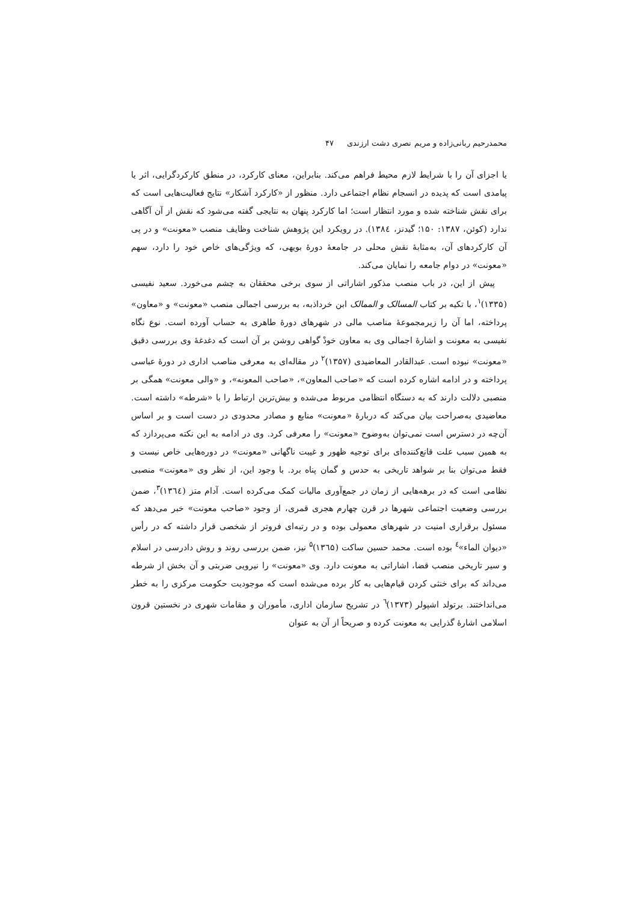محمدرحیم ربانی‌زاده و مریم نصری دشت ارزندی ۴۷
یا اجزای آن را با شرایط لازم محیط فراهم می‌کند. بنابراین، معنای کارکرد، در منطق کارکردگرایی، اثر یا پیامدی است که پدیده در انسجام نظام اجتماعی دارد. منظور از «کارکرد آشکار» نتایج فعالیت‌هایی است که برای نقش شناخته شده و مورد انتظار است؛ اما کارکرد پنهان به نتایجی گفته می‌شود که نقش از آن آگاهی ندارد (کوئن، ۱۳۸۷: ۱۵۰؛ گیدنز، ۱۳۸٤). در رویکرد این پژوهش شناخت وظایف منصب «معونت» و در پی آن کارکردهای آن، به‌مثابهٔ نقش محلی در جامعهٔ دورهٔ بویهی، که ویژگی‌های خاص خود را دارد، سهم «معونت» در دوام جامعه را نمایان می‌کند.
پیش از این، در باب منصب مذکور اشاراتی از سوی برخی محققان به چشم می‌خورد. سعید نفیسی (۱۳۳۵)<sup>۱</sup>، با تکیه بر کتاب المسالک و الممالک ابن خرداذبه، به بررسی اجمالی منصب «معونت» و «معاون» پرداخته، اما آن را زیرمجموعهٔ مناصب مالی در شهرهای دورهٔ طاهری به حساب آورده است. نوع نگاه نفیسی به معونت و اشارهٔ اجمالی وی به معاون خودْ گواهی روشن بر آن است که دغدغهٔ وی بررسی دقیق «معونت» نبوده است. عبدالقادر المعاضیدی (۱۳۵۷)<sup>۲</sup> در مقاله‌ای به معرفی مناصب اداری در دورهٔ عباسی پرداخته و در ادامه اشاره کرده است که «صاحب المعاون»، «صاحب المعونه»، و «والی معونت» همگی بر منصبی دلالت دارند که به دستگاه انتظامی مربوط می‌شده و بیش‌ترین ارتباط را با «شرطه» داشته است. معاضیدی به‌صراحت بیان می‌کند که دربارهٔ «معونت» منابع و مصادر محدودی در دست است و بر اساس آن‌چه در دسترس است نمی‌توان به‌وضوح «معونت» را معرفی کرد. وی در ادامه به این نکته می‌پردازد که به همین سبب علت قانع‌کننده‌ای برای توجیه ظهور و غیبت ناگهانی «معونت» در دوره‌هایی خاص نیست و فقط می‌توان بنا بر شواهد تاریخی به حدس و گمان پناه برد. با وجود این، از نظر وی «معونت» منصبی نظامی است که در برهه‌هایی از زمان در جمع‌آوری مالیات کمک می‌کرده است. آدام متز (۱۳٦٤)<sup>۳</sup>، ضمن بررسی وضعیت اجتماعی شهرها در قرن چهارم هجری قمری، از وجود «صاحب معونت» خبر می‌دهد که مسئول برقراری امنیت در شهرهای معمولی بوده و در رتبه‌ای فروتر از شخصی قرار داشته که در رأس «دیوان الماء»<sup>٤</sup> بوده است. محمد حسین ساکت (۱۳٦۵)<sup>۵</sup> نیز، ضمن بررسی روند و روش دادرسی در اسلام و سیر تاریخی منصب قضا، اشاراتی به معونت دارد. وی «معونت» را نیرویی ضربتی و آن بخش از شرطه می‌داند که برای خنثی کردن قیام‌هایی به کار برده می‌شده است که موجودیت حکومت مرکزی را به خطر می‌انداختند. برتولد اشپولر (۱۳۷۳)<sup>٦</sup> در تشریح سازمان اداری، مأموران و مقامات شهری در نخستین قرون اسلامی اشارهٔ گذرایی به معونت کرده و صریحاً از آن به عنوان